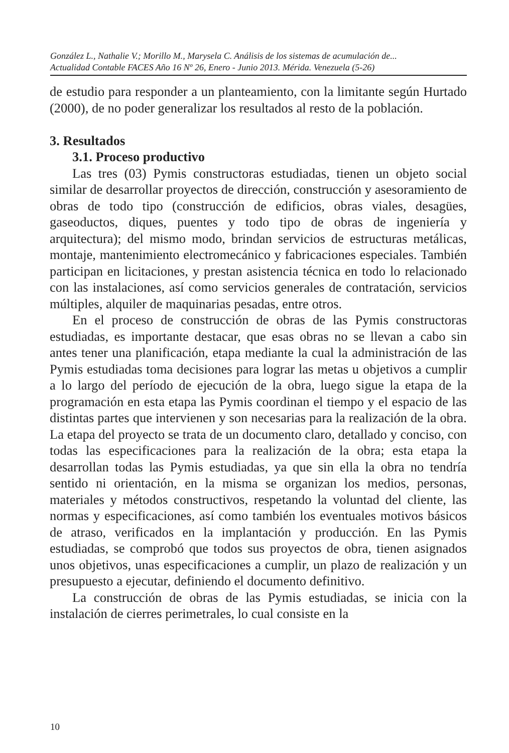González L., Nathalie V.; Morillo M., Marysela C. Análisis de los sistemas de acumulación de...
Actualidad Contable FACES Año 16 Nº 26, Enero - Junio 2013. Mérida. Venezuela (5-26)
de estudio para responder a un planteamiento, con la limitante según Hurtado (2000), de no poder generalizar los resultados al resto de la población.
3. Resultados
3.1. Proceso productivo
Las tres (03) Pymis constructoras estudiadas, tienen un objeto social similar de desarrollar proyectos de dirección, construcción y asesoramiento de obras de todo tipo (construcción de edificios, obras viales, desagües, gaseoductos, diques, puentes y todo tipo de obras de ingeniería y arquitectura); del mismo modo, brindan servicios de estructuras metálicas, montaje, mantenimiento electromecánico y fabricaciones especiales. También participan en licitaciones, y prestan asistencia técnica en todo lo relacionado con las instalaciones, así como servicios generales de contratación, servicios múltiples, alquiler de maquinarias pesadas, entre otros.
En el proceso de construcción de obras de las Pymis constructoras estudiadas, es importante destacar, que esas obras no se llevan a cabo sin antes tener una planificación, etapa mediante la cual la administración de las Pymis estudiadas toma decisiones para lograr las metas u objetivos a cumplir a lo largo del período de ejecución de la obra, luego sigue la etapa de la programación en esta etapa las Pymis coordinan el tiempo y el espacio de las distintas partes que intervienen y son necesarias para la realización de la obra. La etapa del proyecto se trata de un documento claro, detallado y conciso, con todas las especificaciones para la realización de la obra; esta etapa la desarrollan todas las Pymis estudiadas, ya que sin ella la obra no tendría sentido ni orientación, en la misma se organizan los medios, personas, materiales y métodos constructivos, respetando la voluntad del cliente, las normas y especificaciones, así como también los eventuales motivos básicos de atraso, verificados en la implantación y producción. En las Pymis estudiadas, se comprobó que todos sus proyectos de obra, tienen asignados unos objetivos, unas especificaciones a cumplir, un plazo de realización y un presupuesto a ejecutar, definiendo el documento definitivo.
La construcción de obras de las Pymis estudiadas, se inicia con la instalación de cierres perimetrales, lo cual consiste en la
10